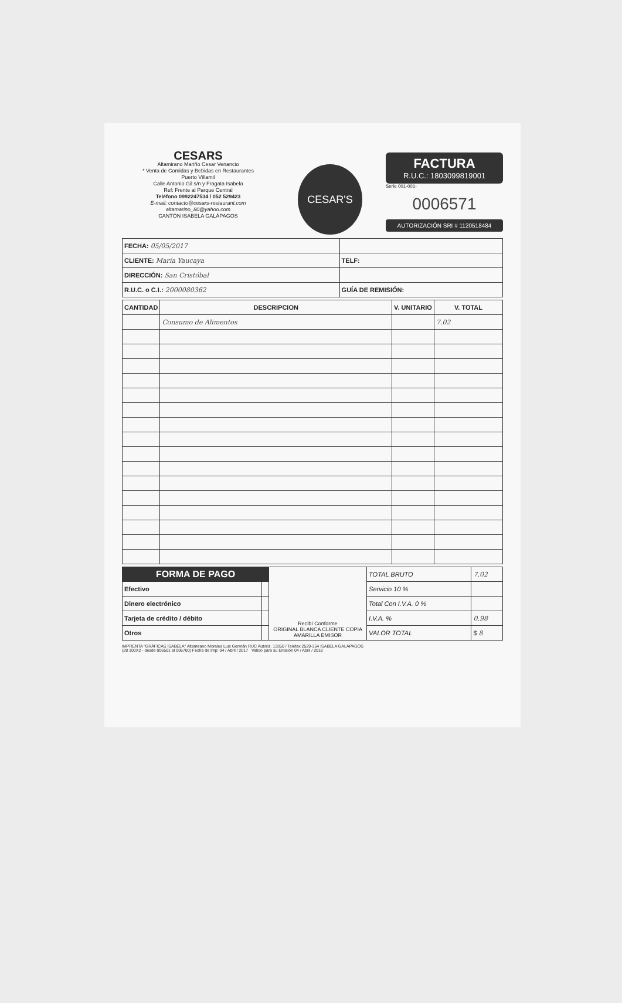CESARS
Altamirano Mariño Cesar Venancio
* Venta de Comidas y Bebidas en Restaurantes
Puerto Villamil
Calle Antonio Gil s/n y Fragata Isabela
Ref: Frente al Parque Central
Teléfono 0992247534 / 052 529423
E-mail: contacto@cesars-restaurant.com
altamarino_80@yahoo.com
CANTÓN ISABELA GALÁPAGOS
CESAR'S
FACTURA
R.U.C.: 1803099819001
Serie 001-001-
0006571
AUTORIZACIÓN SRI # 1120518484
| FECHA: 05/05/2017 | |
| CLIENTE: María Yaucaya | TELF: |
| DIRECCIÓN: San Cristóbal | |
| R.U.C. o C.I.: 2000080362 | GUÍA DE REMISIÓN: |
| CANTIDAD | DESCRIPCION | V. UNITARIO | V. TOTAL |
| --- | --- | --- | --- |
| | Consumo de Alimentos | | 7.02 |
| FORMA DE PAGO | | Recibí Conforme ORIGINAL BLANCA CLIENTE COPIA AMARILLA EMISOR | TOTAL BRUTO | 7.02 |
| Efectivo | | | Servicio 10 % | |
| Dinero electrónico | | | Total Con I.V.A. 0 % | |
| Tarjeta de crédito / débito | | | I.V.A. % | 0.98 |
| Otros | | | VALOR TOTAL | $ 8 |
IMPRENTA "GRÁFICAS ISABELA" Altamirano Morales Luis Germán RUC Autoriz. 13350 / Telefax 2529-354 ISABELA GALÁPAGOS
(28 100X2 - desde 006501 al 006700) Fecha de Imp: 04 / Abril / 2017 Valido para su Emisión 04 / Abril / 2018